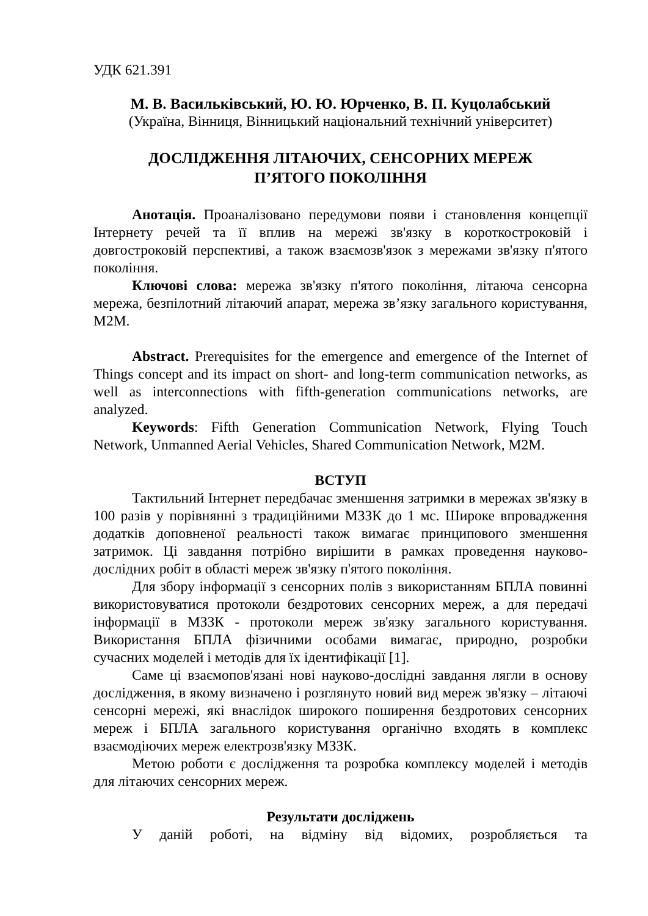УДК 621.391
М. В. Васильківський, Ю. Ю. Юрченко, В. П. Куцолабський
(Україна, Вінниця, Вінницький національний технічний університет)
ДОСЛІДЖЕННЯ ЛІТАЮЧИХ, СЕНСОРНИХ МЕРЕЖ
П’ЯТОГО ПОКОЛІННЯ
Анотація. Проаналізовано передумови появи і становлення концепції Інтернету речей та її вплив на мережі зв'язку в короткостроковій і довгостроковій перспективі, а також взаємозв'язок з мережами зв'язку п'ятого покоління.
Ключові слова: мережа зв'язку п'ятого покоління, літаюча сенсорна мережа, безпілотний літаючий апарат, мережа зв’язку загального користування, M2M.
Abstract. Prerequisites for the emergence and emergence of the Internet of Things concept and its impact on short- and long-term communication networks, as well as interconnections with fifth-generation communications networks, are analyzed.
Keywords: Fifth Generation Communication Network, Flying Touch Network, Unmanned Aerial Vehicles, Shared Communication Network, M2M.
ВСТУП
Тактильний Інтернет передбачає зменшення затримки в мережах зв'язку в 100 разів у порівнянні з традиційними МЗЗК до 1 мс. Широке впровадження додатків доповненої реальності також вимагає принципового зменшення затримок. Ці завдання потрібно вирішити в рамках проведення науково-дослідних робіт в області мереж зв'язку п'ятого покоління.
Для збору інформації з сенсорних полів з використанням БПЛА повинні використовуватися протоколи бездротових сенсорних мереж, а для передачі інформації в МЗЗК - протоколи мереж зв'язку загального користування. Використання БПЛА фізичними особами вимагає, природно, розробки сучасних моделей і методів для їх ідентифікації [1].
Саме ці взаємопов'язані нові науково-дослідні завдання лягли в основу дослідження, в якому визначено і розглянуто новий вид мереж зв'язку – літаючі сенсорні мережі, які внаслідок широкого поширення бездротових сенсорних мереж і БПЛА загального користування органічно входять в комплекс взаємодіючих мереж електрозв'язку МЗЗК.
Метою роботи є дослідження та розробка комплексу моделей і методів для літаючих сенсорних мереж.
Результати досліджень
У даній роботі, на відміну від відомих, розробляється та